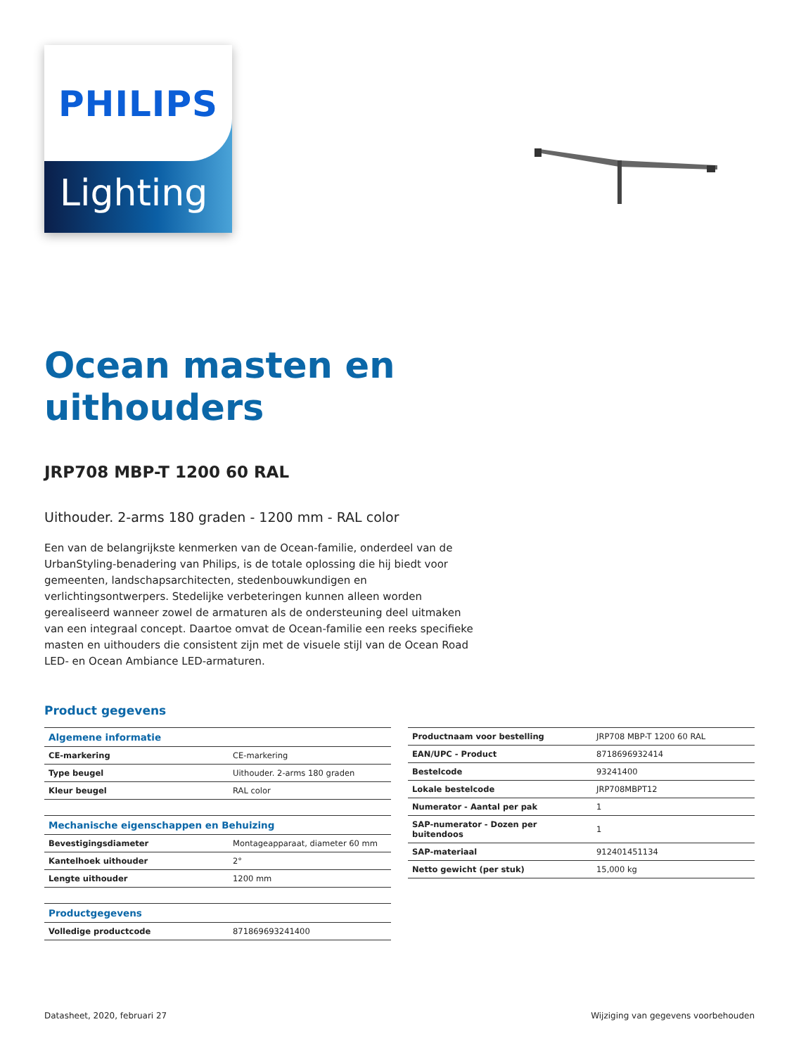PHILIPS
Lighting
Ocean masten en
uithouders
JRP708 MBP-T 1200 60 RAL
Uithouder. 2-arms 180 graden - 1200 mm - RAL color
Een van de belangrijkste kenmerken van de Ocean-familie, onderdeel van de UrbanStyling-benadering van Philips, is de totale oplossing die hij biedt voor gemeenten, landschapsarchitecten, stedenbouwkundigen en verlichtingsontwerpers. Stedelijke verbeteringen kunnen alleen worden gerealiseerd wanneer zowel de armaturen als de ondersteuning deel uitmaken van een integraal concept. Daartoe omvat de Ocean-familie een reeks specifieke masten en uithouders die consistent zijn met de visuele stijl van de Ocean Road LED- en Ocean Ambiance LED-armaturen.
Product gegevens
| Algemene informatie | |
| --- | --- |
| CE-markering | CE-markering |
| Type beugel | Uithouder. 2-arms 180 graden |
| Kleur beugel | RAL color |
| Mechanische eigenschappen en Behuizing | |
| Bevestigingsdiameter | Montageapparaat, diameter 60 mm |
| Kantelhoek uithouder | 2° |
| Lengte uithouder | 1200 mm |
| Productgegevens | |
| Volledige productcode | 871869693241400 |
| Productnaam voor bestelling | JRP708 MBP-T 1200 60 RAL |
| EAN/UPC - Product | 8718696932414 |
| Bestelcode | 93241400 |
| Lokale bestelcode | JRP708MBPT12 |
| Numerator - Aantal per pak | 1 |
| SAP-numerator - Dozen per buitendoos | 1 |
| SAP-materiaal | 912401451134 |
| Netto gewicht (per stuk) | 15,000 kg |
Datasheet, 2020, februari 27 Wijziging van gegevens voorbehouden